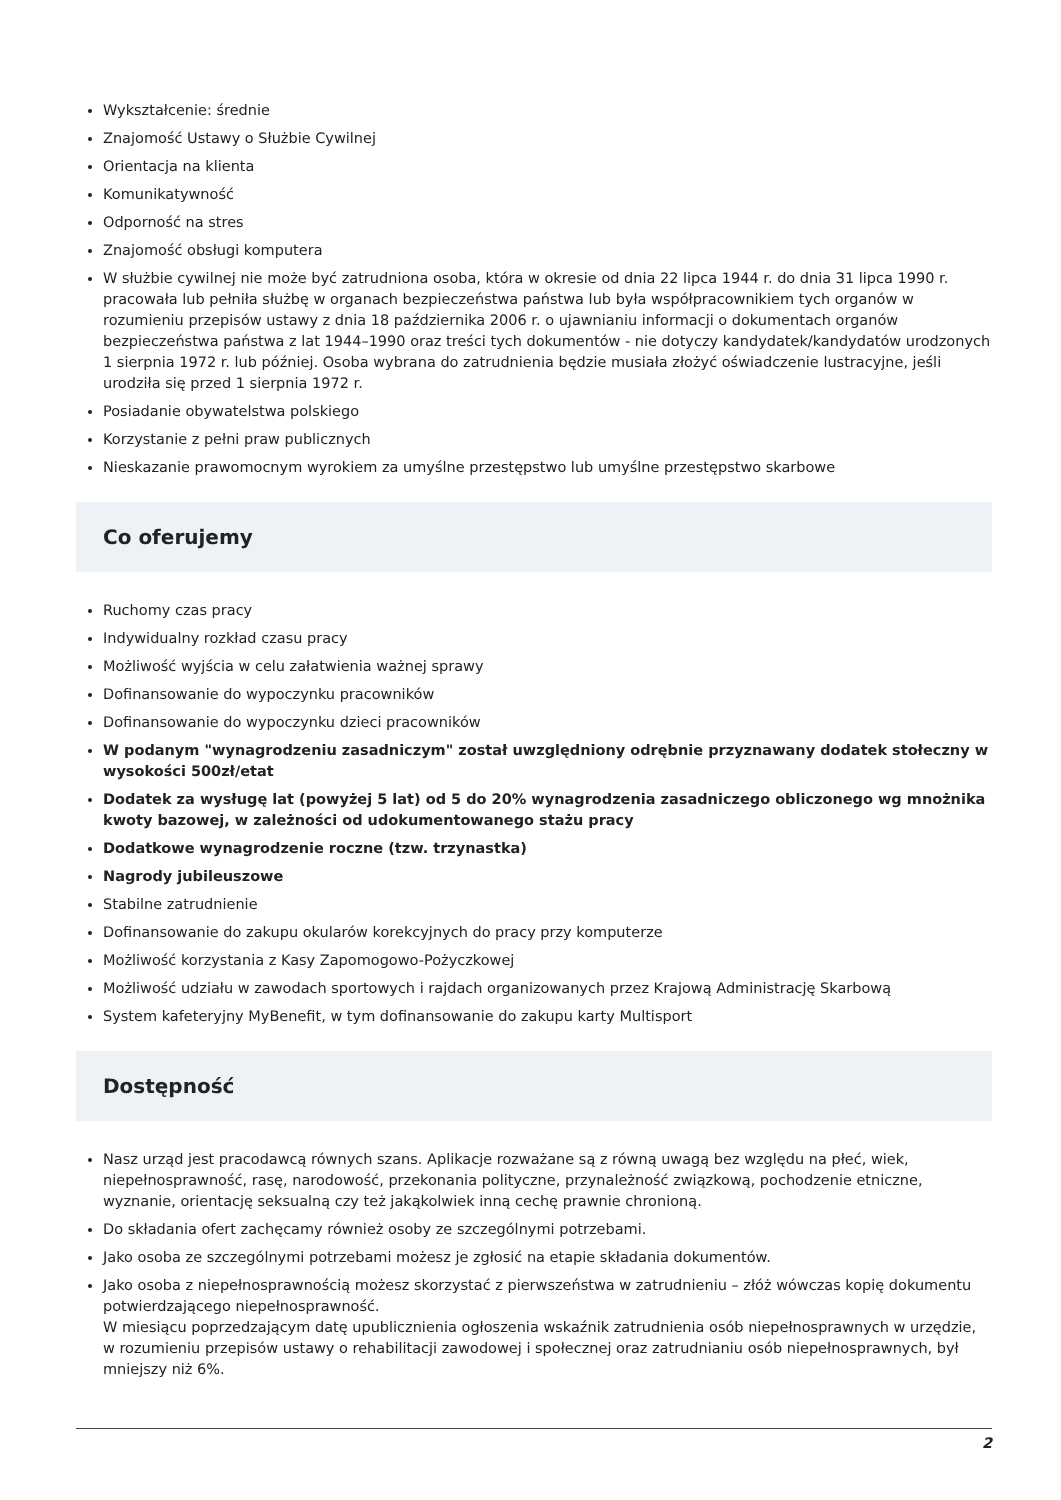Wykształcenie: średnie
Znajomość Ustawy o Służbie Cywilnej
Orientacja na klienta
Komunikatywność
Odporność na stres
Znajomość obsługi komputera
W służbie cywilnej nie może być zatrudniona osoba, która w okresie od dnia 22 lipca 1944 r. do dnia 31 lipca 1990 r. pracowała lub pełniła służbę w organach bezpieczeństwa państwa lub była współpracownikiem tych organów w rozumieniu przepisów ustawy z dnia 18 października 2006 r. o ujawnianiu informacji o dokumentach organów bezpieczeństwa państwa z lat 1944–1990 oraz treści tych dokumentów - nie dotyczy kandydatek/kandydatów urodzonych 1 sierpnia 1972 r. lub później. Osoba wybrana do zatrudnienia będzie musiała złożyć oświadczenie lustracyjne, jeśli urodziła się przed 1 sierpnia 1972 r.
Posiadanie obywatelstwa polskiego
Korzystanie z pełni praw publicznych
Nieskazanie prawomocnym wyrokiem za umyślne przestępstwo lub umyślne przestępstwo skarbowe
Co oferujemy
Ruchomy czas pracy
Indywidualny rozkład czasu pracy
Możliwość wyjścia w celu załatwienia ważnej sprawy
Dofinansowanie do wypoczynku pracowników
Dofinansowanie do wypoczynku dzieci pracowników
W podanym "wynagrodzeniu zasadniczym" został uwzględniony odrębnie przyznawany dodatek stołeczny w wysokości 500zł/etat
Dodatek za wysługę lat (powyżej 5 lat) od 5 do 20% wynagrodzenia zasadniczego obliczonego wg mnożnika kwoty bazowej, w zależności od udokumentowanego stażu pracy
Dodatkowe wynagrodzenie roczne (tzw. trzynastka)
Nagrody jubileuszowe
Stabilne zatrudnienie
Dofinansowanie do zakupu okularów korekcyjnych do pracy przy komputerze
Możliwość korzystania z Kasy Zapomogowo-Pożyczkowej
Możliwość udziału w zawodach sportowych i rajdach organizowanych przez Krajową Administrację Skarbową
System kafeteryjny MyBenefit, w tym dofinansowanie do zakupu karty Multisport
Dostępność
Nasz urząd jest pracodawcą równych szans. Aplikacje rozważane są z równą uwagą bez względu na płeć, wiek, niepełnosprawność, rasę, narodowość, przekonania polityczne, przynależność związkową, pochodzenie etniczne, wyznanie, orientację seksualną czy też jakąkolwiek inną cechę prawnie chronioną.
Do składania ofert zachęcamy również osoby ze szczególnymi potrzebami.
Jako osoba ze szczególnymi potrzebami możesz je zgłosić na etapie składania dokumentów.
Jako osoba z niepełnosprawnością możesz skorzystać z pierwszeństwa w zatrudnieniu – złóż wówczas kopię dokumentu potwierdzającego niepełnosprawność.
W miesiącu poprzedzającym datę upublicznienia ogłoszenia wskaźnik zatrudnienia osób niepełnosprawnych w urzędzie, w rozumieniu przepisów ustawy o rehabilitacji zawodowej i społecznej oraz zatrudnianiu osób niepełnosprawnych, był mniejszy niż 6%.
2